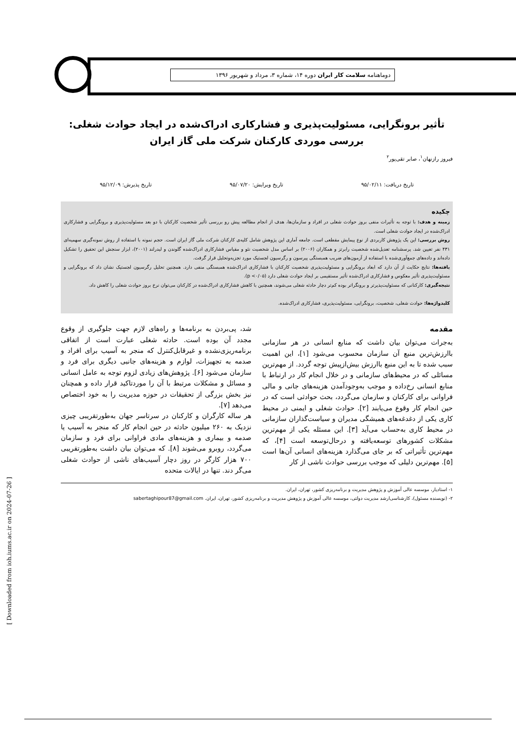دوماهنامه سلامت کار ایران دوره ۱۴، شماره ۳، مرداد و شهریور ۱۳۹۶
تأثیر برونگرایی، مسئولیت‌پذیری و فشارکاری ادراک‌شده در ایجاد حوادث شغلی:
بررسی موردی کارکنان شرکت ملی گاز ایران
فیروز رازنهان<sup>۱</sup>، صابر تقی‌پور<sup>۲</sup>
تاریخ دریافت: ۹۵/۰۲/۱۱ تاریخ ویرایش: ۹۵/۰۷/۲۰ تاریخ پذیرش: ۹۵/۱۲/۰۹
چکیده
زمینه و هدف: با توجه به تأثیرات منفی بروز حوادث شغلی در افراد و سازمان‌ها، هدف از انجام مطالعه پیش رو بررسی تأثیر شخصیت کارکنان با دو بعد مسئولیت‌پذیری و برونگرایی و فشارکاری ادراک‌شده در ایجاد حوادث شغلی است.
روش بررسی: این یک پژوهش کاربردی از نوع پیمایش مقطعی است. جامعه آماری این پژوهش شامل کلیه‌ی کارکنان شرکت ملی گاز ایران است. حجم نمونه با استفاده از روش نمونه‌گیری سهمیه‌ای ۴۳۱ نفر تعیین شد. پرسشنامه تعدیل‌شده شخصیت رابرتز و همکاران (۲۰۰۶) بر اساس مدل شخصیت نئو و مقیاس فشارکاری ادراک‌شده گلوندن و لیدرلند (۲۰۰۱)، ابزار سنجش این تحقیق را تشکیل داده‌اند و داده‌های جمع‌آوری‌شده با استفاده از آزمون‌های ضریب همبستگی پیرسون و رگرسیون لجستیک مورد تجزیه‌وتحلیل قرار گرفت.
یافته‌ها: نتایج حکایت از آن دارد که ابعاد برونگرایی و مسئولیت‌پذیری شخصیت کارکنان با فشارکاری ادراک‌شده همبستگی منفی دارد. همچنین تحلیل رگرسیون لجستیک نشان داد که برونگرایی و مسئولیت‌پذیری تأثیر معکوس و فشارکاری ادراک‌شده تأثیر مستقیمی بر ایجاد حوادث شغلی دارد (p <۰/۰۵).
نتیجه‌گیری: کارکنانی که مسئولیت‌پذیرتر و برونگراتر بوده کم‌تر دچار حادثه شغلی می‌شوند، همچنین با کاهش فشارکاری ادراک‌شده در کارکنان می‌توان نرخ بروز حوادث شغلی را کاهش داد.
کلیدواژه‌ها: حوادث شغلی، شخصیت، برونگرایی، مسئولیت‌پذیری، فشارکاری ادراک‌شده.
مقدمه
به‌جرات می‌توان بیان داشت که منابع انسانی در هر سازمانی باارزش‌ترین منبع آن سازمان محسوب می‌شود [۱]، این اهمیت سبب شده تا به این منبع باارزش بیش‌ازپیش توجه گردد. از مهم‌ترین مسائلی که در محیط‌های سازمانی و در خلال انجام کار در ارتباط با منابع انسانی رخ‌داده و موجب به‌وجودآمدن هزینه‌های جانی و مالی فراوانی برای کارکنان و سازمان می‌گردد، بحث حوادثی است که در حین انجام کار وقوع می‌یابند [۲]. حوادث شغلی و ایمنی در محیط کاری یکی از دغدغه‌های همیشگی مدیران و سیاست‌گذاران سازمانی در محیط کاری به‌حساب می‌آید [۳]. این مسئله یکی از مهم‌ترین مشکلات کشورهای توسعه‌یافته و درحال‌توسعه است [۴]، که مهم‌ترین تأثیراتی که بر جای می‌گذارد هزینه‌های انسانی آن‌ها است [۵]. مهم‌ترین دلیلی که موجب بررسی حوادث ناشی از کار
شد، پی‌بردن به برنامه‌ها و راه‌های لازم جهت جلوگیری از وقوع مجدد آن بوده است. حادثه شغلی عبارت است از اتفاقی برنامه‌ریزی‌نشده و غیرقابل‌کنترل که منجر به آسیب برای افراد و صدمه به تجهیزات، لوازم و هزینه‌های جانبی دیگری برای فرد و سازمان می‌شود [۶]. پژوهش‌های زیادی لزوم توجه به عامل انسانی و مسائل و مشکلات مرتبط با آن را موردتاکید قرار داده و همچنان نیز بخش بزرگی از تحقیقات در حوزه مدیریت را به خود اختصاص می‌دهد [۷].
هر ساله کارگران و کارکنان در سرتاسر جهان به‌طورتقریبی چیزی نزدیک به ۲۶۰ میلیون حادثه در حین انجام کار که منجر به آسیب یا صدمه و بیماری و هزینه‌های مادی فراوانی برای فرد و سازمان می‌گردد، روبرو می‌شوند [۸]. که می‌توان بیان داشت به‌طورتقریبی ۷۰۰ هزار کارگر در روز دچار آسیب‌های ناشی از حوادث شغلی می‌گر دند. تنها در ایالات متحده
۱- استادیار، موسسه عالی آموزش و پژوهش مدیریت و برنامه‌ریزی کشور، تهران، ایران.
۲- (نویسنده مسئول)، کارشناسی‌ارشد مدیریت دولتی، موسسه عالی آموزش و پژوهش مدیریت و برنامه‌ریزی کشور، تهران، ایران. sabertaghipour87@gmail.com
[ Downloaded from ioh.iums.ac.ir on 2024-07-26 ]